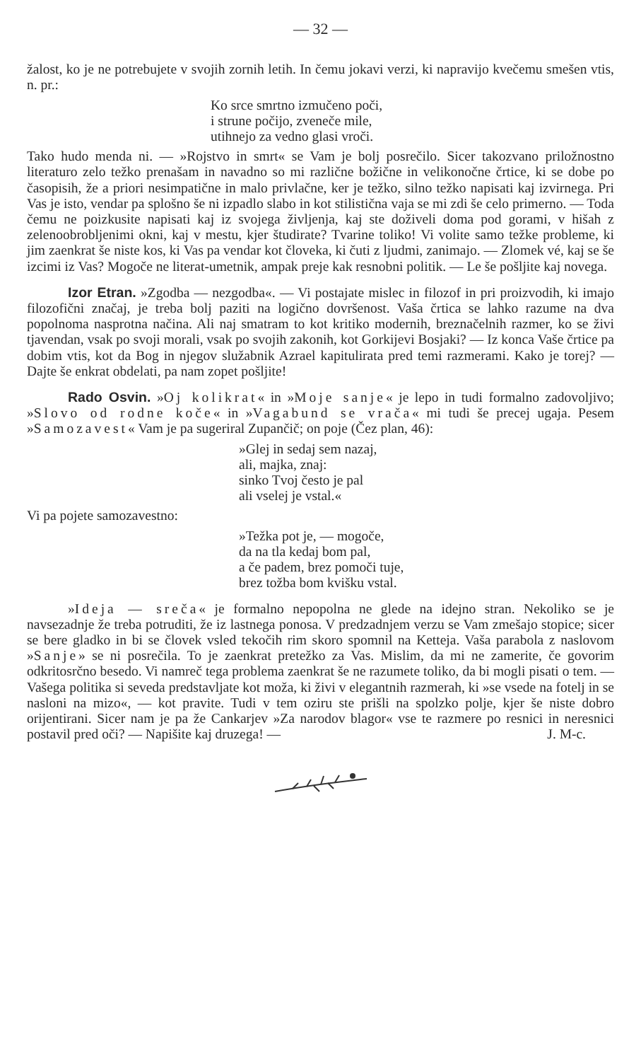— 32 —
žalost, ko je ne potrebujete v svojih zornih letih. In čemu jokavi verzi, ki napravijo kvečemu smešen vtis, n. pr.:
Ko srce smrtno izmučeno poči,
i strune počijo, zveneče mile,
utihnejo za vedno glasi vroči.
Tako hudo menda ni. — »Rojstvo in smrt« se Vam je bolj posrečilo. Sicer takozvano priložnostno literaturo zelo težko prenašam in navadno so mi različne božične in velikonočne črtice, ki se dobe po časopisih, že a priori nesimpatične in malo privlačne, ker je težko, silno težko napisati kaj izvirnega. Pri Vas je isto, vendar pa splošno še ni izpadlo slabo in kot stilistična vaja se mi zdi še celo primerno. — Toda čemu ne poizkusite napisati kaj iz svojega življenja, kaj ste doživeli doma pod gorami, v hišah z zelenoobrobljenimi okni, kaj v mestu, kjer študirate? Tvarine toliko! Vi volite samo težke probleme, ki jim zaenkrat še niste kos, ki Vas pa vendar kot človeka, ki čuti z ljudmi, zanimajo. — Zlomek vé, kaj se še izcimi iz Vas? Mogoče ne literat-umetnik, ampak preje kak resnobni politik. — Le še pošljite kaj novega.
Izor Etran. »Zgodba — nezgodba«. — Vi postajate mislec in filozof in pri proizvodih, ki imajo filozofični značaj, je treba bolj paziti na logično dovršenost. Vaša črtica se lahko razume na dva popolnoma nasprotna načina. Ali naj smatram to kot kritiko modernih, breznačelnih razmer, ko se živi tjavendan, vsak po svoji morali, vsak po svojih zakonih, kot Gorkijevi Bosjaki? — Iz konca Vaše črtice pa dobim vtis, kot da Bog in njegov služabnik Azrael kapitulirata pred temi razmerami. Kako je torej? — Dajte še enkrat obdelati, pa nam zopet pošljite!
Rado Osvin. »Oj kolikrat« in »Moje sanje« je lepo in tudi formalno zadovoljivo; »Slovo od rodne koče« in »Vagabund se vrača« mi tudi še precej ugaja. Pesem »Samozavest« Vam je pa sugeriral Zupančič; on poje (Čez plan, 46):
»Glej in sedaj sem nazaj,
ali, majka, znaj:
sinko Tvoj često je pal
ali vselej je vstal.«
Vi pa pojete samozavestno:
»Težka pot je, — mogoče,
da na tla kedaj bom pal,
a če padem, brez pomoči tuje,
brez tožba bom kvišku vstal.
»Ideja — sreča« je formalno nepopolna ne glede na idejno stran. Nekoliko se je navsezadnje že treba potruditi, že iz lastnega ponosa. V predzadnjem verzu se Vam zmešajo stopice; sicer se bere gladko in bi se človek vsled tekočih rim skoro spomnil na Ketteja. Vaša parabola z naslovom »Sanje» se ni posrečila. To je zaenkrat pretežko za Vas. Mislim, da mi ne zamerite, če govorim odkritosrčno besedo. Vi namreč tega problema zaenkrat še ne razumete toliko, da bi mogli pisati o tem. — Vašega politika si seveda predstavljate kot moža, ki živi v elegantnih razmerah, ki »se vsede na fotelj in se nasloni na mizo«, — kot pravite. Tudi v tem oziru ste prišli na spolzko polje, kjer še niste dobro orijentirani. Sicer nam je pa že Cankarjev »Za narodov blagor« vse te razmere po resnici in neresnici postavil pred oči? — Napišite kaj druzega! — J. M-c.